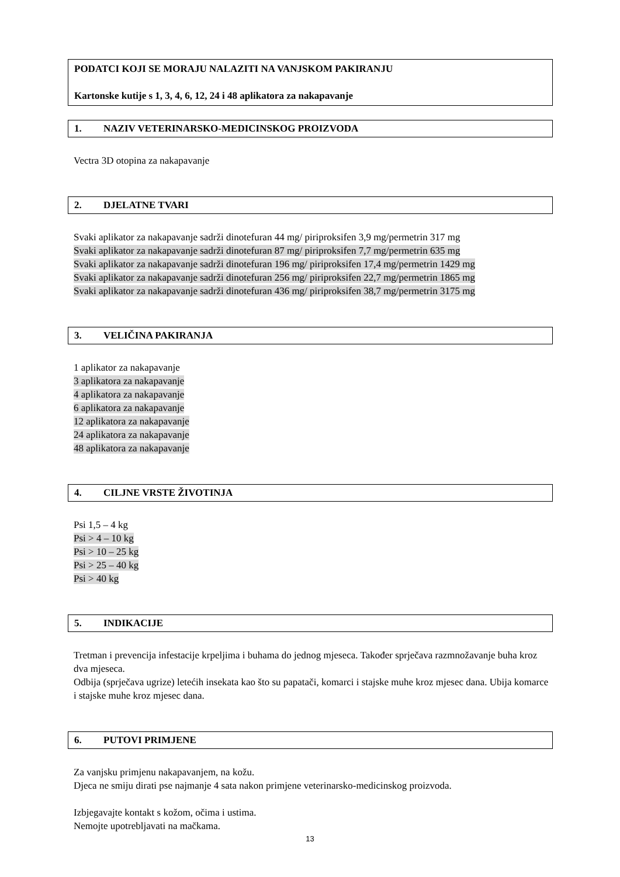PODATCI KOJI SE MORAJU NALAZITI NA VANJSKOM PAKIRANJU
Kartonske kutije s 1, 3, 4, 6, 12, 24 i 48 aplikatora za nakapavanje
1. NAZIV VETERINARSKO-MEDICINSKOG PROIZVODA
Vectra 3D otopina za nakapavanje
2. DJELATNE TVARI
Svaki aplikator za nakapavanje sadrži dinotefuran 44 mg/ piriproksifen 3,9 mg/permetrin 317 mg
Svaki aplikator za nakapavanje sadrži dinotefuran 87 mg/ piriproksifen 7,7 mg/permetrin 635 mg
Svaki aplikator za nakapavanje sadrži dinotefuran 196 mg/ piriproksifen 17,4 mg/permetrin 1429 mg
Svaki aplikator za nakapavanje sadrži dinotefuran 256 mg/ piriproksifen 22,7 mg/permetrin 1865 mg
Svaki aplikator za nakapavanje sadrži dinotefuran 436 mg/ piriproksifen 38,7 mg/permetrin 3175 mg
3. VELIČINA PAKIRANJA
1 aplikator za nakapavanje
3 aplikatora za nakapavanje
4 aplikatora za nakapavanje
6 aplikatora za nakapavanje
12 aplikatora za nakapavanje
24 aplikatora za nakapavanje
48 aplikatora za nakapavanje
4. CILJNE VRSTE ŽIVOTINJA
Psi 1,5 – 4 kg
Psi > 4 – 10 kg
Psi > 10 – 25 kg
Psi > 25 – 40 kg
Psi > 40 kg
5. INDIKACIJE
Tretman i prevencija infestacije krpeljima i buhama do jednog mjeseca. Također sprječava razmnožavanje buha kroz dva mjeseca.
Odbija (sprječava ugrize) letećih insekata kao što su papatači, komarci i stajske muhe kroz mjesec dana. Ubija komarce i stajske muhe kroz mjesec dana.
6. PUTOVI PRIMJENE
Za vanjsku primjenu nakapavanjem, na kožu.
Djeca ne smiju dirati pse najmanje 4 sata nakon primjene veterinarsko-medicinskog proizvoda.
Izbjegavajte kontakt s kožom, očima i ustima.
Nemojte upotrebljavati na mačkama.
13